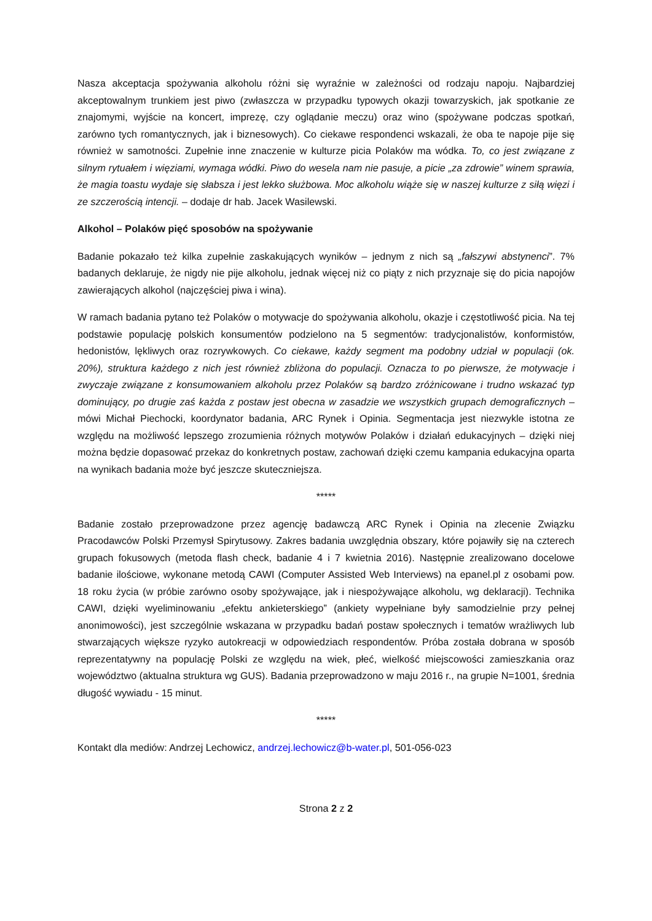Nasza akceptacja spożywania alkoholu różni się wyraźnie w zależności od rodzaju napoju. Najbardziej akceptowalnym trunkiem jest piwo (zwłaszcza w przypadku typowych okazji towarzyskich, jak spotkanie ze znajomymi, wyjście na koncert, imprezę, czy oglądanie meczu) oraz wino (spożywane podczas spotkań, zarówno tych romantycznych, jak i biznesowych). Co ciekawe respondenci wskazali, że oba te napoje pije się również w samotności. Zupełnie inne znaczenie w kulturze picia Polaków ma wódka. To, co jest związane z silnym rytuałem i więziami, wymaga wódki. Piwo do wesela nam nie pasuje, a picie „za zdrowie” winem sprawia, że magia toastu wydaje się słabsza i jest lekko służbowa. Moc alkoholu wiąże się w naszej kulturze z siłą więzi i ze szczerością intencji. – dodaje dr hab. Jacek Wasilewski.
Alkohol – Polaków pięć sposobów na spożywanie
Badanie pokazało też kilka zupełnie zaskakujących wyników – jednym z nich są „fałszywi abstynenci”. 7% badanych deklaruje, że nigdy nie pije alkoholu, jednak więcej niż co piąty z nich przyznaje się do picia napojów zawierających alkohol (najczęściej piwa i wina).
W ramach badania pytano też Polaków o motywacje do spożywania alkoholu, okazje i częstotliwość picia. Na tej podstawie populację polskich konsumentów podzielono na 5 segmentów: tradycjonalistów, konformistów, hedonistów, lękliwych oraz rozrywkowych. Co ciekawe, każdy segment ma podobny udział w populacji (ok. 20%), struktura każdego z nich jest również zbliżona do populacji. Oznacza to po pierwsze, że motywacje i zwyczaje związane z konsumowaniem alkoholu przez Polaków są bardzo zróżnicowane i trudno wskazać typ dominujący, po drugie zaś każda z postaw jest obecna w zasadzie we wszystkich grupach demograficznych – mówi Michał Piechocki, koordynator badania, ARC Rynek i Opinia. Segmentacja jest niezwykle istotna ze względu na możliwość lepszego zrozumienia różnych motywów Polaków i działań edukacyjnych – dzięki niej można będzie dopasować przekaz do konkretnych postaw, zachowań dzięki czemu kampania edukacyjna oparta na wynikach badania może być jeszcze skuteczniejsza.
*****
Badanie zostało przeprowadzone przez agencję badawczą ARC Rynek i Opinia na zlecenie Związku Pracodawców Polski Przemysł Spirytusowy. Zakres badania uwzględnia obszary, które pojawiły się na czterech grupach fokusowych (metoda flash check, badanie 4 i 7 kwietnia 2016). Następnie zrealizowano docelowe badanie ilościowe, wykonane metodą CAWI (Computer Assisted Web Interviews) na epanel.pl z osobami pow. 18 roku życia (w próbie zarówno osoby spożywające, jak i niespożywające alkoholu, wg deklaracji). Technika CAWI, dzięki wyeliminowaniu „efektu ankieterskiego” (ankiety wypełniane były samodzielnie przy pełnej anonimowości), jest szczególnie wskazana w przypadku badań postaw społecznych i tematów wrażliwych lub stwarzających większe ryzyko autokreacji w odpowiedziach respondentów. Próba została dobrana w sposób reprezentatywny na populację Polski ze względu na wiek, płeć, wielkość miejscowości zamieszkania oraz województwo (aktualna struktura wg GUS). Badania przeprowadzono w maju 2016 r., na grupie N=1001, średnia długość wywiadu - 15 minut.
*****
Kontakt dla mediów: Andrzej Lechowicz, andrzej.lechowicz@b-water.pl, 501-056-023
Strona 2 z 2